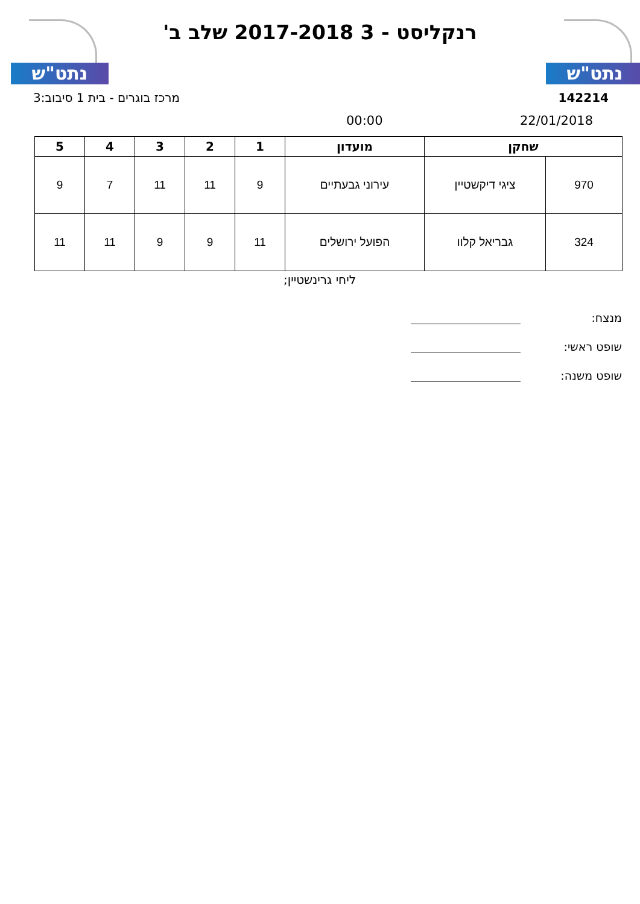נתט"ש נתט"ש
רנקליסט - 3 2017-2018 שלב ב'
142214 מרכז בוגרים - בית 1 סיבוב:3
22/01/2018 00:00
| שחקן | | מועדון | 1 | 2 | 3 | 4 | 5 |
| --- | --- | --- | --- | --- | --- | --- | --- |
| 970 | ציגי דיקשטיין | עירוני גבעתיים | 9 | 11 | 11 | 7 | 9 |
| 324 | גבריאל קלוו | הפועל ירושלים | 11 | 9 | 9 | 11 | 11 |
ליחי גרינשטיין;
מנצח:
שופט ראשי:
שופט משנה: